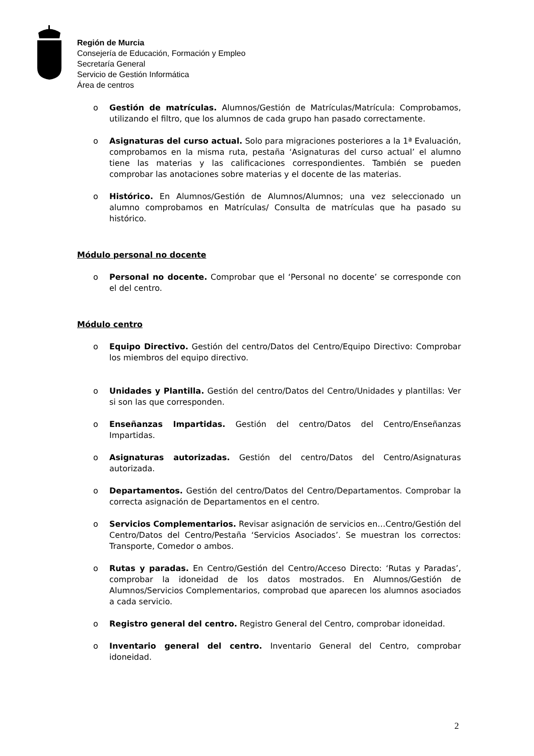Región de Murcia
Consejería de Educación, Formación y Empleo
Secretaría General
Servicio de Gestión Informática
Área de centros
o Gestión de matrículas. Alumnos/Gestión de Matrículas/Matrícula: Comprobamos, utilizando el filtro, que los alumnos de cada grupo han pasado correctamente.
o Asignaturas del curso actual. Solo para migraciones posteriores a la 1ª Evaluación, comprobamos en la misma ruta, pestaña ‘Asignaturas del curso actual’ el alumno tiene las materias y las calificaciones correspondientes. También se pueden comprobar las anotaciones sobre materias y el docente de las materias.
o Histórico. En Alumnos/Gestión de Alumnos/Alumnos; una vez seleccionado un alumno comprobamos en Matrículas/ Consulta de matrículas que ha pasado su histórico.
Módulo personal no docente
o Personal no docente. Comprobar que el ‘Personal no docente’ se corresponde con el del centro.
Módulo centro
o Equipo Directivo. Gestión del centro/Datos del Centro/Equipo Directivo: Comprobar los miembros del equipo directivo.
o Unidades y Plantilla. Gestión del centro/Datos del Centro/Unidades y plantillas: Ver si son las que corresponden.
o Enseñanzas Impartidas. Gestión del centro/Datos del Centro/Enseñanzas Impartidas.
o Asignaturas autorizadas. Gestión del centro/Datos del Centro/Asignaturas autorizada.
o Departamentos. Gestión del centro/Datos del Centro/Departamentos. Comprobar la correcta asignación de Departamentos en el centro.
o Servicios Complementarios. Revisar asignación de servicios en…Centro/Gestión del Centro/Datos del Centro/Pestaña ‘Servicios Asociados’. Se muestran los correctos: Transporte, Comedor o ambos.
o Rutas y paradas. En Centro/Gestión del Centro/Acceso Directo: ‘Rutas y Paradas’, comprobar la idoneidad de los datos mostrados. En Alumnos/Gestión de Alumnos/Servicios Complementarios, comprobad que aparecen los alumnos asociados a cada servicio.
o Registro general del centro. Registro General del Centro, comprobar idoneidad.
o Inventario general del centro. Inventario General del Centro, comprobar idoneidad.
2